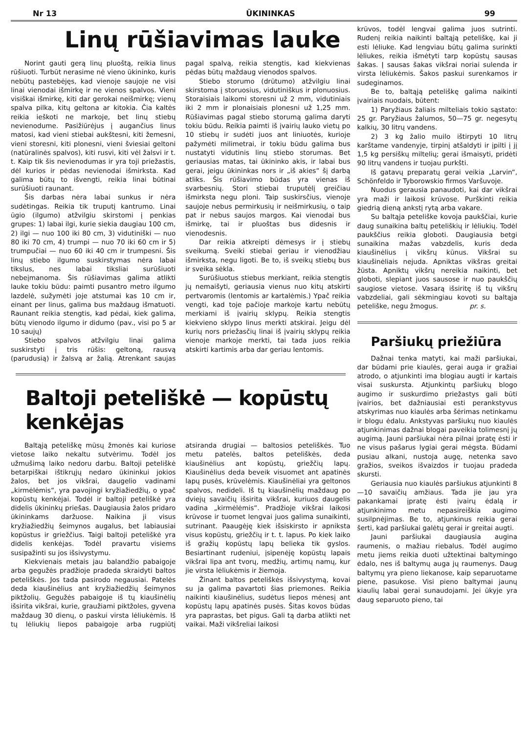Nr 13 ŪKININKAS 99
Linų rūšiavimas lauke
Norint gauti gerą linų pluoštą, reikia linus rūšiuoti. Turbūt nerasime nė vieno ūkininko, kuris nebūtų pastebėjęs, kad vienoje saujoje ne visi linai vienodai išmirkę ir ne vienos spalvos. Vieni visiškai išmirkę, kiti dar gerokai neišmirkę; vienų spalva pilka, kitų geltona ar kitokia. Čia kaltės reikia ieškoti ne markoje, bet linų stiebų nevienodume. Pasižiūrėjus į augančius linus matosi, kad vieni stiebai aukštesni, kiti žemesni, vieni storesni, kiti plonesni, vieni šviesiai geltoni (natūralinės spalvos), kiti rusvi, kiti vėl žalsvi ir t. t. Kaip tik šis nevienodumas ir yra toji priežastis, dėl kurios ir pėdas nevienodai išmirksta. Kad galima būtų to išvengti, reikia linai būtinai surūšiuoti raunant.
Šis darbas nėra labai sunkus ir nėra sudėtingas. Reikia tik truputį kantrumo. Linai ūgio (ilgumo) atžvilgiu skirstomi į penkias grupes: 1) labai ilgi, kurie siekia daugiau 100 cm, 2) ilgi — nuo 100 iki 80 cm, 3) vidutiniški — nuo 80 iki 70 cm, 4) trumpi — nuo 70 iki 60 cm ir 5) trumpučiai — nuo 60 iki 40 cm ir trumpesni. Šis linų stiebo ilgumo suskirstymas nėra labai tikslus, nes labai tiksliai surūšiuoti nebeįmanoma. Šis rūšiavimas galima atlikti lauke tokiu būdu: paimti pusantro metro ilgumo lazdelė, sužymėti joje atstumai kas 10 cm ir, einant per linus, galima bus maždaug išmatuoti. Raunant reikia stengtis, kad pėdai, kiek galima, būtų vienodo ilgumo ir didumo (pav., visi po 5 ar 10 saujų)
Stiebo spalvos atžvilgiu linai galima suskirstyti į tris rūšis: geltoną, rausvą (parudusią) ir žalsvą ar žalią. Atrenkant saujas pagal spalvą, reikia stengtis, kad kiekvienas pėdas būtų maždaug vienodos spalvos.
Stiebo storumo (drūtumo) atžvilgiu linai skirstoma į storuosius, vidutiniškus ir plonuosius. Storaisiais laikomi storesni už 2 mm, vidutiniais iki 2 mm ir plonaisiais plonesni už 1,25 mm. Rūšiavimas pagal stiebo storumą galima daryti tokiu būdu. Reikia paimti iš įvairių lauko vietų po 10 stiebų ir sudėti juos ant liniuotės, kurioje pažymėti milimetrai, ir tokiu būdu galima bus nustatyti vidutinis linų stiebo storumas. Bet geriausias matas, tai ūkininko akis, ir labai bus gerai, jeigu ūkininkas nors ir „iš akies“ šį darbą atliks. Šis rūšiavimo būdas yra vienas iš svarbesnių. Stori stiebai truputėlį greičiau išmirksta negu ploni. Taip suskirsčius, vienoje saujoje nebus permirkusių ir neišmirkusių, o taip pat ir nebus saujos margos. Kai vienodai bus išmirkę, tai ir pluoštas bus didesnis ir vienodesnis.
Dar reikia atkreipti dėmesys ir į stiebų sveikumą. Sveiki stiebai geriau ir vienodžiau išmirksta, negu ligoti. Be to, iš sveikų stiebų bus ir sveika sėkla.
Surūšiuotus stiebus merkiant, reikia stengtis jų nemaišyti, geriausia vienus nuo kitų atskirti pertvaromis (lentomis ar kartalėmis.) Ypač reikia vengti, kad toje pačioje markoje kartu nebūtų merkiami iš įvairių sklypų. Reikia stengtis kiekvieno sklypo linus merkti atskirai. Jeigu dėl kurių nors priežasčių linai iš įvairių sklypų reikia vienoje markoje merkti, tai tada juos reikia atskirti kartimis arba dar geriau lentomis.
Baltoji peteliškė — kopūstų kenkėjas
Baltąją peteliškę mūsų žmonės kai kuriose vietose laiko nekaltu sutvėrimu. Todėl jos užmušimą laiko nedoru darbu. Baltoji peteliškė betarpiškai ištikrųjų nedaro ūkininkui jokios žalos, bet jos vikšrai, daugelio vadinami „kirmėlėmis“, yra pavojingi kryžiažiedžių, o ypač kopūstų kenkėjai. Todėl ir baltoji peteliškė yra didelis ūkininkų priešas. Daugiausia žalos pridaro ūkininkams daržuose. Naikina ji visus kryžiažiedžių šeimynos augalus, bet labiausiai kopūstus ir griežčius. Taigi baltoji peteliškė yra didelis kenkėjas. Todėl pravartu visiems susipažinti su jos išsivystymu.
Kiekvienais metais jau balandžio pabaigoje arba gegužės pradžioje pradeda skraidyti baltos peteliškės. Jos tada pasirodo negausiai. Patelės deda kiaušinėlius ant kryžiažiedžių šeimynos piktžolių. Gegužės pabaigoje iš tų kiaušinėlių išsirita vikšrai, kurie, graužiami piktžoles, gyvena maždaug 30 dienų, o paskui virsta lėliukėmis. Iš tų lėliukių liepos pabaigoje arba rugpiūtį atsiranda drugiai — baltosios peteliškės. Tuo metu patelės, baltos peteliškės, deda kiaušinėlius ant kopūstų, griežčių lapų. Kiaušinėlius deda beveik visuomet ant apatinės lapų pusės, krūvelėmis. Kiaušinėliai yra geltonos spalvos, nedideli. Iš tų kiaušinėlių maždaug po dviejų savaičių išsirita vikšrai, kuriuos daugelis vadina „kirmėlėmis“. Pradžioje vikšrai laikosi krūvose ir tuomet lengvai juos galima sunaikinti, sutrinant. Paaugėję kiek išsiskirsto ir apniksta visus kopūstų, griežčių ir t. t. lapus. Po kiek laiko iš gražių kopūstų lapų belieka tik gyslos. Besiartinant rudeniui, įsipenėję kopūstų lapais vikšrai lipa ant tvorų, medžių, artimų namų, kur jie virsta lėliukėmis ir žiemoja.
Žinant baltos peteliškės išsivystymą, kovai su ja galima pavartoti šias priemones. Reikia naikinti kiaušinėlius, sudėtus liepos mėnesį ant kopūstų lapų apatinės pusės. Šitas kovos būdas yra paprastas, bet pigus. Gali tą darba atlikti net vaikai. Maži vikšreliai laikosi
krūvos, todėl lengvai galima juos sutrinti. Rudenį reikia naikinti baltąją peteliškę, kai ji esti lėliuke. Kad lengviau būtų galima surinkti lėliukes, reikia išmėtyti tarp kopūstų sausas šakas. Į sausas šakas vikšrai noriai sulenda ir virsta lėliukėmis. Šakos paskui surenkamos ir sudeginamos.
Be to, baltąją peteliškę galima naikinti įvairiais nuodais, būtent:
1) Paryžiaus žaliais milteliais tokio sąstato: 25 gr. Paryžiaus žalumos, 50—75 gr. negesytų kalkių, 30 litrų vandens.
2) 3 kg žalio muilo ištirpyti 10 litrų karštame vandenyje, tirpinį atšaldyti ir įpilti į jį 1,5 kg persiškų miltelių; gerai išmaisyti, pridėti 90 litrų vandens ir tuojau purkšti.
Iš gatavų preparatų gerai veikia „Larvin“, Schönfeldo ir Tyborowskio firmos Varšuvoje.
Nuodus gerausia panaudoti, kai dar vikšrai yra maži ir laikosi krūvose. Purškinti reikia giedrią dieną ankstį rytą arba vakare.
Su baltąja peteliške kovoja paukščiai, kurie daug sunaikina baltų peteliškių ir lėliukių. Todėl paukščius reikia globoti. Daugiausia betgi sunaikina mažas vabzdelis, kuris deda kiaušinėlius į vikšrų kūnus. Vikšrai su kiaušinėliais nejuda. Apniktas vikšras greitai žūsta. Apniktų vikšrų nereikia naikinti, bet globoti, slepiant juos sausose ir nuo paukščių saugiose vietose. Vasarą išsiritę iš tų vikšrų vabzdeliai, gali sėkmingiau kovoti su baltąja peteliške, negu žmogus. pr. s.
Paršiukų priežiūra
Dažnai tenka matyti, kai maži paršiukai, dar būdami prie kiaulės, gerai auga ir gražiai atrodo, o atjunkinti ima blogiau augti ir kartais visai suskursta. Atjunkintų paršiukų blogo augimo ir suskurdimo priežastys gali būti įvairios, bet dažniausiai esti perankstyvus atskyrimas nuo kiaulės arba šėrimas netinkamu ir blogu ėdalu. Ankstyvas paršiukų nuo kiaulės atjunkinimas dažnai blogai paveikia tolimesnį jų augimą. Jauni paršiukai nėra pilnai įpratę ėsti ir ne visus pašarus lygiai gerai mėgsta. Būdami pusiau alkani, nustoja augę, netenka savo gražios, sveikos išvaizdos ir tuojau pradeda skursti.
Geriausia nuo kiaulės paršiukus atjunkinti 8—10 savaičių amžiaus. Tada jie jau yra pakankamai įpratę ėsti įvairų ėdalą ir atjunkinimo metu nepasireiškia augimo susilpnėjimas. Be to, atjunkinus reikia gerai šerti, kad paršiukai galėtų gerai ir greitai augti.
Jauni paršiukai daugiausia augina raumenis, o mažiau riebalus. Todėl augimo metu jiems reikia duoti užtektinai baltymingo ėdalo, nes iš baltymų auga jų raumenys. Daug baltymų yra pieno liekanose, kaip separuotame piene, pasukose. Visi pieno baltymai jaunų kiaulių labai gerai sunaudojami. Jei ūkyje yra daug separuoto pieno, tai